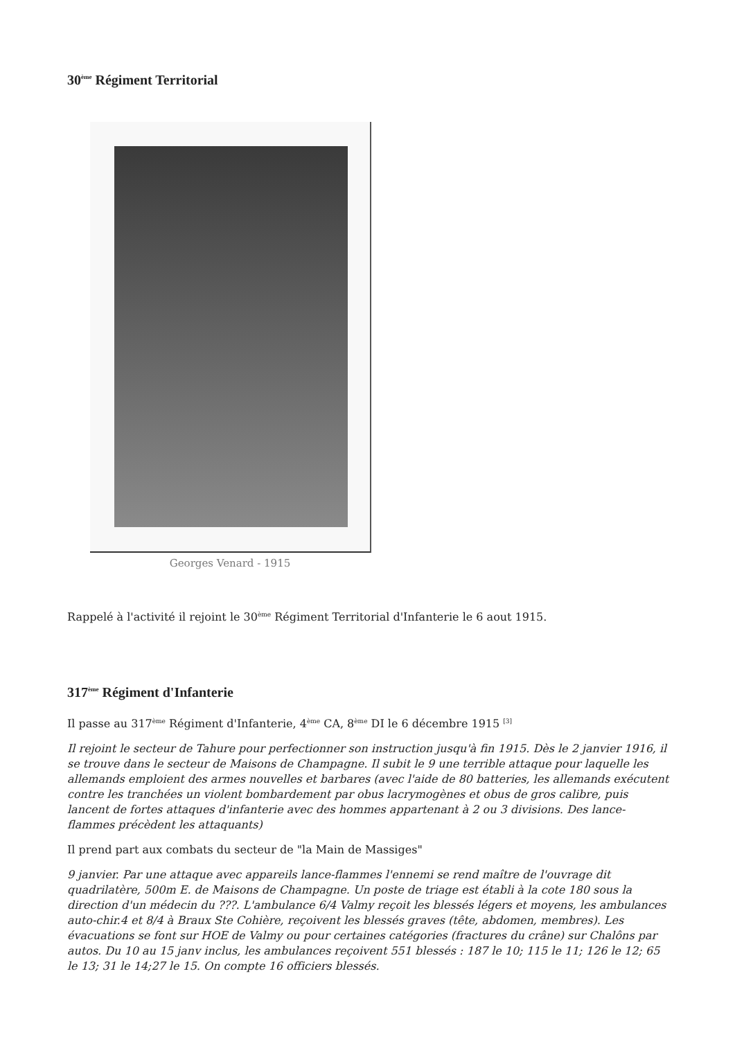30<sup>ème</sup> Régiment Territorial
Georges Venard - 1915
Rappelé à l'activité il rejoint le 30<sup>ème</sup> Régiment Territorial d'Infanterie le 6 aout 1915.
317<sup>ème</sup> Régiment d'Infanterie
Il passe au 317<sup>ème</sup> Régiment d'Infanterie, 4<sup>ème</sup> CA, 8<sup>ème</sup> DI le 6 décembre 1915 <sup>[3]</sup>
Il rejoint le secteur de Tahure pour perfectionner son instruction jusqu'à fin 1915. Dès le 2 janvier 1916, il se trouve dans le secteur de Maisons de Champagne. Il subit le 9 une terrible attaque pour laquelle les allemands emploient des armes nouvelles et barbares (avec l'aide de 80 batteries, les allemands exécutent contre les tranchées un violent bombardement par obus lacrymogènes et obus de gros calibre, puis lancent de fortes attaques d'infanterie avec des hommes appartenant à 2 ou 3 divisions. Des lance-flammes précèdent les attaquants)
Il prend part aux combats du secteur de "la Main de Massiges"
9 janvier. Par une attaque avec appareils lance-flammes l'ennemi se rend maître de l'ouvrage dit quadrilatère, 500m E. de Maisons de Champagne. Un poste de triage est établi à la cote 180 sous la direction d'un médecin du ???. L'ambulance 6/4 Valmy reçoit les blessés légers et moyens, les ambulances auto-chir.4 et 8/4 à Braux Ste Cohière, reçoivent les blessés graves (tête, abdomen, membres). Les évacuations se font sur HOE de Valmy ou pour certaines catégories (fractures du crâne) sur Chalôns par autos. Du 10 au 15 janv inclus, les ambulances reçoivent 551 blessés : 187 le 10; 115 le 11; 126 le 12; 65 le 13; 31 le 14;27 le 15. On compte 16 officiers blessés.